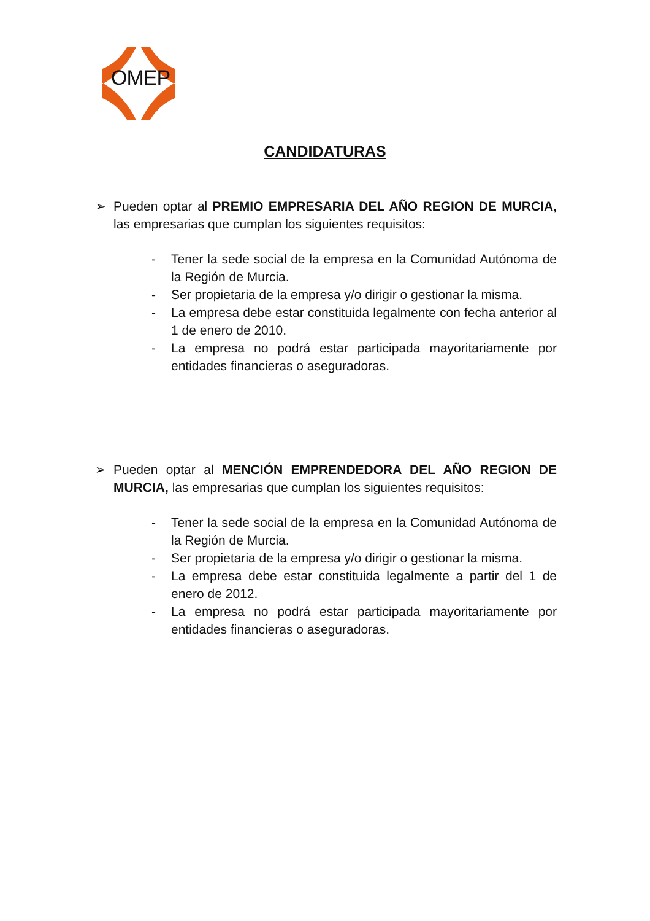OMEP
CANDIDATURAS
➢ Pueden optar al PREMIO EMPRESARIA DEL AÑO REGION DE MURCIA, las empresarias que cumplan los siguientes requisitos:
- Tener la sede social de la empresa en la Comunidad Autónoma de la Región de Murcia.
- Ser propietaria de la empresa y/o dirigir o gestionar la misma.
- La empresa debe estar constituida legalmente con fecha anterior al 1 de enero de 2010.
- La empresa no podrá estar participada mayoritariamente por entidades financieras o aseguradoras.
➢ Pueden optar al MENCIÓN EMPRENDEDORA DEL AÑO REGION DE MURCIA, las empresarias que cumplan los siguientes requisitos:
- Tener la sede social de la empresa en la Comunidad Autónoma de la Región de Murcia.
- Ser propietaria de la empresa y/o dirigir o gestionar la misma.
- La empresa debe estar constituida legalmente a partir del 1 de enero de 2012.
- La empresa no podrá estar participada mayoritariamente por entidades financieras o aseguradoras.